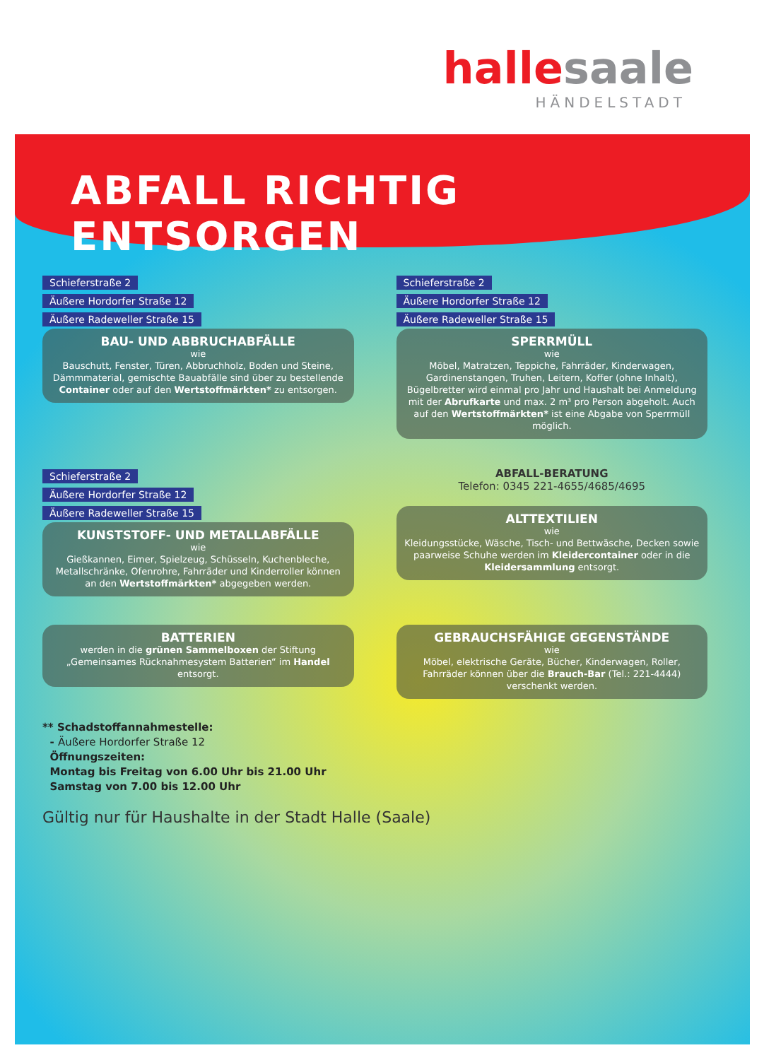hallesaale
HÄNDELSTADT
ABFALL RICHTIG ENTSORGEN
Schieferstraße 2
Äußere Hordorfer Straße 12
Äußere Radeweller Straße 15
BAU- UND ABBRUCHABFÄLLE
wie
Bauschutt, Fenster, Türen, Abbruchholz, Boden und Steine, Dämmmaterial, gemischte Bauabfälle sind über zu bestellende Container oder auf den Wertstoffmärkten* zu entsorgen.
Schieferstraße 2
Äußere Hordorfer Straße 12
Äußere Radeweller Straße 15
SPERRMÜLL
wie
Möbel, Matratzen, Teppiche, Fahrräder, Kinderwagen, Gardinenstangen, Truhen, Leitern, Koffer (ohne Inhalt), Bügelbretter wird einmal pro Jahr und Haushalt bei Anmeldung mit der Abrufkarte und max. 2 m³ pro Person abgeholt. Auch auf den Wertstoffmärkten* ist eine Abgabe von Sperrmüll möglich.
Schieferstraße 2
Äußere Hordorfer Straße 12
Äußere Radeweller Straße 15
KUNSTSTOFF- UND METALLABFÄLLE
wie
Gießkannen, Eimer, Spielzeug, Schüsseln, Kuchenbleche, Metallschränke, Ofenrohre, Fahrräder und Kinderroller können an den Wertstoffmärkten* abgegeben werden.
ABFALL-BERATUNG
Telefon: 0345 221-4655/4685/4695
ALTTEXTILIEN
wie
Kleidungsstücke, Wäsche, Tisch- und Bettwäsche, Decken sowie paarweise Schuhe werden im Kleidercontainer oder in die Kleidersammlung entsorgt.
BATTERIEN
werden in die grünen Sammelboxen der Stiftung „Gemeinsames Rücknahmesystem Batterien“ im Handel entsorgt.
GEBRAUCHSFÄHIGE GEGENSTÄNDE
wie
Möbel, elektrische Geräte, Bücher, Kinderwagen, Roller, Fahrräder können über die Brauch-Bar (Tel.: 221-4444) verschenkt werden.
** Schadstoffannahmestelle:
- Äußere Hordorfer Straße 12
Öffnungszeiten:
Montag bis Freitag von 6.00 Uhr bis 21.00 Uhr
Samstag von 7.00 bis 12.00 Uhr
Gültig nur für Haushalte in der Stadt Halle (Saale)